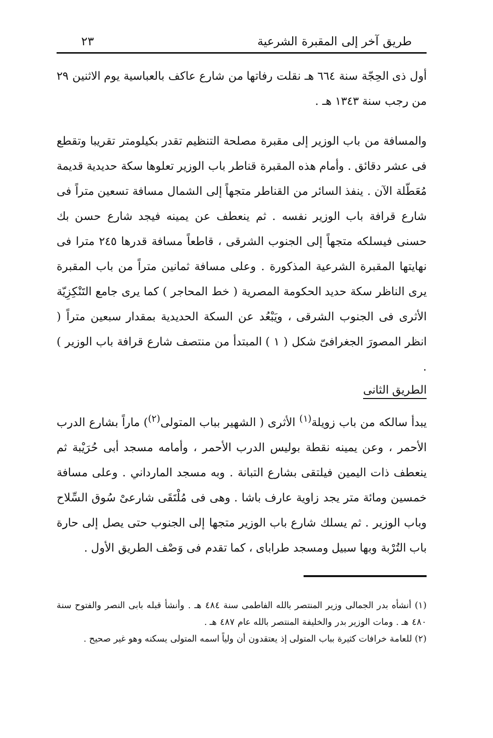طريق آخر إلى المقبرة الشرعية ٢٣
أول ذى الحِجّة سنة ٦٦٤ هـ نقلت رفاتها من شارع عاكف بالعباسية يوم الاثنين ٢٩ من رجب سنة ١٣٤٣ هـ .
والمسافة من باب الوزير إلى مقبرة مصلحة التنظيم تقدر بكيلومتر تقريبا وتقطع فى عشر دقائق . وأمام هذه المقبرة قناطر باب الوزير تعلوها سكة حديدية قديمة مُعَطّلة الآن . ينفذ السائر من القناطر متجهاً إلى الشمال مسافة تسعين متراً فى شارع قرافة باب الوزير نفسه . ثم ينعطف عن يمينه فيجد شارع حسن بك حسنى فيسلكه متجهاً إلى الجنوب الشرقى ، قاطعاً مسافة قدرها ٢٤٥ مترا فى نهايتها المقبرة الشرعية المذكورة . وعلى مسافة ثمانين متراً من باب المقبرة يرى الناظر سكة حديد الحكومة المصرية ( خط المحاجر ) كما يرى جامع التَنْكِزِيّة الأثرى فى الجنوب الشرقى ، ويَبْعُد عن السكة الحديدية بمقدار سبعين متراً ( انظر المصورَ الجغرافىّ شكل ( ١ ) المبتدأ من منتصف شارع قرافة باب الوزير ) .
الطريق الثانى
يبدأ سالكه من باب زويلة<sup>(١)</sup> الأثرى ( الشهير بباب المتولى<sup>(٢)</sup>) ماراً بشارع الدرب الأحمر ، وعن يمينه نقطة بوليس الدرب الأحمر ، وأمامه مسجد أبى حُرَيْبة ثم ينعطف ذات اليمين فيلتقى بشارع التبانة . وبه مسجد المارداني . وعلى مسافة خمسين ومائة متر يجد زاوية عارف باشا . وهى فى مُلْتَقَى شارعىْ سُوق السِّلاح وباب الوزير . ثم يسلك شارع باب الوزير متجها إلى الجنوب حتى يصل إلى حارة باب التُرْبة وبها سبيل ومسجد طراباى ، كما تقدم فى وَصْف الطريق الأول .
(١) أنشأه بدر الجمالى وزير المنتصر بالله الفاطمى سنة ٤٨٤ هـ . وأنشأ قبله بابى النصر والفتوح سنة ٤٨٠ هـ . ومات الوزير بدر والخليفة المنتصر بالله عام ٤٨٧ هـ .
(٢) للعامة خرافات كثيرة بباب المتولى إذ يعتقدون أن ولياً اسمه المتولى يسكنه وهو غير صحيح .